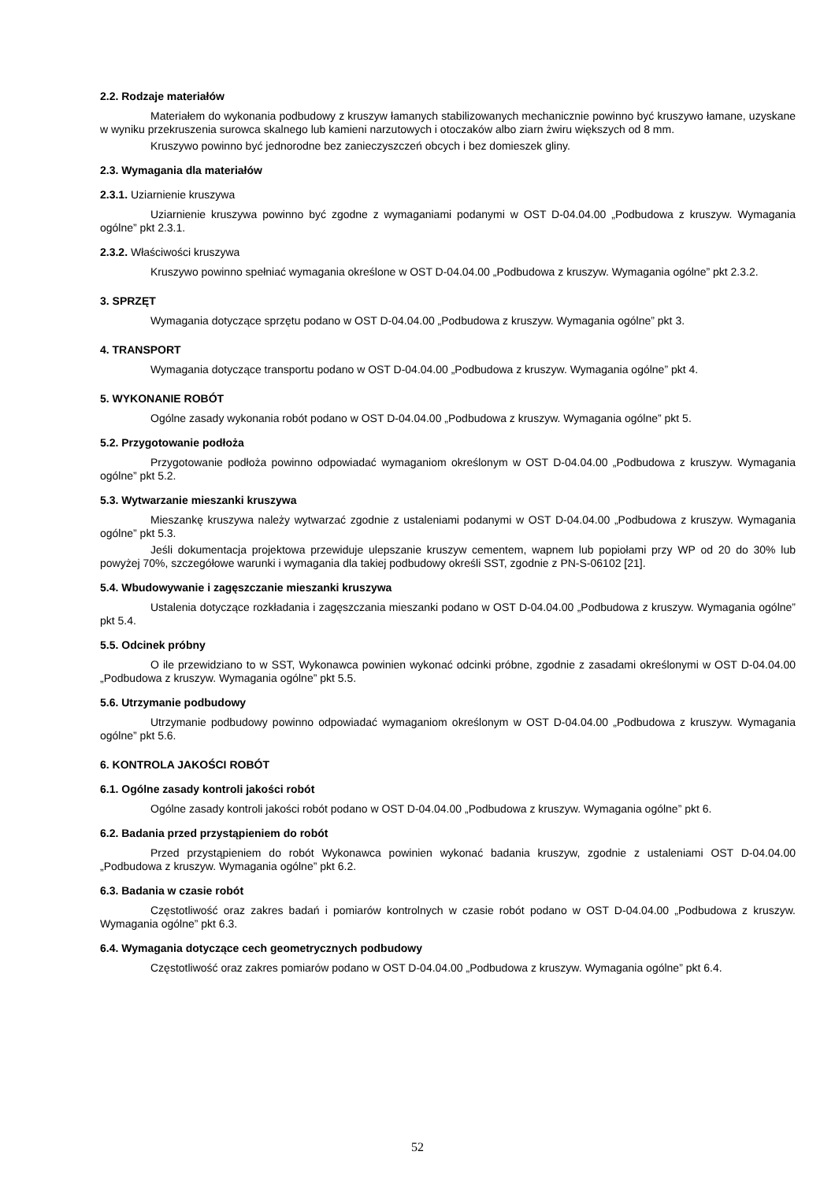2.2. Rodzaje materiałów
Materiałem do wykonania podbudowy z kruszyw łamanych stabilizowanych mechanicznie powinno być kruszywo łamane, uzyskane w wyniku przekruszenia surowca skalnego lub kamieni narzutowych i otoczaków albo ziarn żwiru większych od 8 mm.
Kruszywo powinno być jednorodne bez zanieczyszczeń obcych i bez domieszek gliny.
2.3. Wymagania dla materiałów
2.3.1. Uziarnienie kruszywa
Uziarnienie kruszywa powinno być zgodne z wymaganiami podanymi w OST D-04.04.00 „Podbudowa z kruszyw. Wymagania ogólne” pkt 2.3.1.
2.3.2. Właściwości kruszywa
Kruszywo powinno spełniać wymagania określone w OST D-04.04.00 „Podbudowa z kruszyw. Wymagania ogólne” pkt 2.3.2.
3. SPRZĘT
Wymagania dotyczące sprzętu podano w OST D-04.04.00 „Podbudowa z kruszyw. Wymagania ogólne” pkt 3.
4. TRANSPORT
Wymagania dotyczące transportu podano w OST D-04.04.00 „Podbudowa z kruszyw. Wymagania ogólne” pkt 4.
5. WYKONANIE ROBÓT
Ogólne zasady wykonania robót podano w OST D-04.04.00 „Podbudowa z kruszyw. Wymagania ogólne” pkt 5.
5.2. Przygotowanie podłoża
Przygotowanie podłoża powinno odpowiadać wymaganiom określonym w OST D-04.04.00 „Podbudowa z kruszyw. Wymagania ogólne” pkt 5.2.
5.3. Wytwarzanie mieszanki kruszywa
Mieszankę kruszywa należy wytwarzać zgodnie z ustaleniami podanymi w OST D-04.04.00 „Podbudowa z kruszyw. Wymagania ogólne” pkt 5.3.
Jeśli dokumentacja projektowa przewiduje ulepszanie kruszyw cementem, wapnem lub popiołami przy WP od 20 do 30% lub powyżej 70%, szczegółowe warunki i wymagania dla takiej podbudowy określi SST, zgodnie z PN-S-06102 [21].
5.4. Wbudowywanie i zagęszczanie mieszanki kruszywa
Ustalenia dotyczące rozkładania i zagęszczania mieszanki podano w OST D-04.04.00 „Podbudowa z kruszyw. Wymagania ogólne” pkt 5.4.
5.5. Odcinek próbny
O ile przewidziano to w SST, Wykonawca powinien wykonać odcinki próbne, zgodnie z zasadami określonymi w OST D-04.04.00 „Podbudowa z kruszyw. Wymagania ogólne” pkt 5.5.
5.6. Utrzymanie podbudowy
Utrzymanie podbudowy powinno odpowiadać wymaganiom określonym w OST D-04.04.00 „Podbudowa z kruszyw. Wymagania ogólne” pkt 5.6.
6. KONTROLA JAKOŚCI ROBÓT
6.1. Ogólne zasady kontroli jakości robót
Ogólne zasady kontroli jakości robót podano w OST D-04.04.00 „Podbudowa z kruszyw. Wymagania ogólne” pkt 6.
6.2. Badania przed przystąpieniem do robót
Przed przystąpieniem do robót Wykonawca powinien wykonać badania kruszyw, zgodnie z ustaleniami OST D-04.04.00 „Podbudowa z kruszyw. Wymagania ogólne” pkt 6.2.
6.3. Badania w czasie robót
Częstotliwość oraz zakres badań i pomiarów kontrolnych w czasie robót podano w OST D-04.04.00 „Podbudowa z kruszyw. Wymagania ogólne” pkt 6.3.
6.4. Wymagania dotyczące cech geometrycznych podbudowy
Częstotliwość oraz zakres pomiarów podano w OST D-04.04.00 „Podbudowa z kruszyw. Wymagania ogólne” pkt 6.4.
52